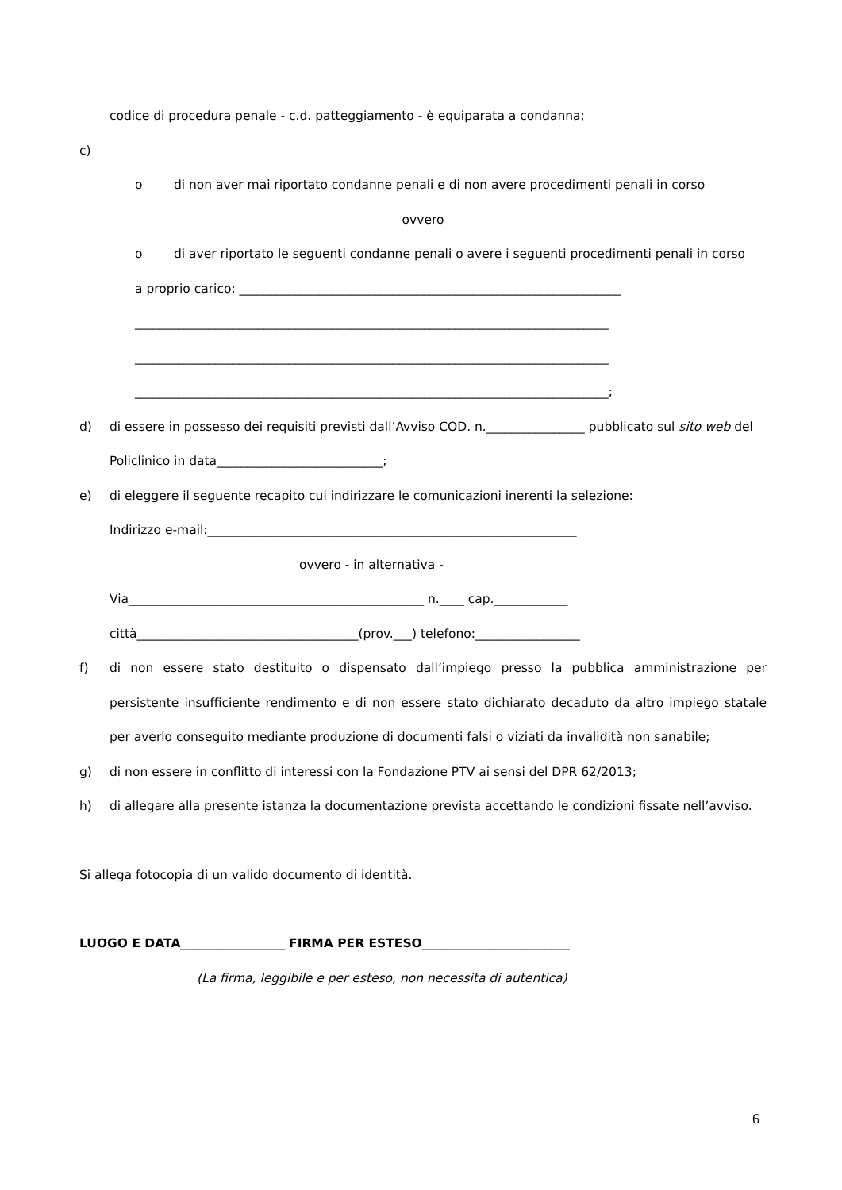codice di procedura penale - c.d. patteggiamento - è equiparata a condanna;
c)
o di non aver mai riportato condanne penali e di non avere procedimenti penali in corso
ovvero
o di aver riportato le seguenti condanne penali o avere i seguenti procedimenti penali in corso
a proprio carico: ______________________________________________________________
_____________________________________________________________________________
_____________________________________________________________________________
_____________________________________________________________________________;
d) di essere in possesso dei requisiti previsti dall’Avviso COD. n.________________ pubblicato sul sito web del Policlinico in data___________________________;
e) di eleggere il seguente recapito cui indirizzare le comunicazioni inerenti la selezione:
Indirizzo e-mail:____________________________________________________________
ovvero - in alternativa -
Via________________________________________________ n.____ cap.____________
città____________________________________(prov.___) telefono:_________________
f) di non essere stato destituito o dispensato dall’impiego presso la pubblica amministrazione per persistente insufficiente rendimento e di non essere stato dichiarato decaduto da altro impiego statale per averlo conseguito mediante produzione di documenti falsi o viziati da invalidità non sanabile;
g) di non essere in conflitto di interessi con la Fondazione PTV ai sensi del DPR 62/2013;
h) di allegare alla presente istanza la documentazione prevista accettando le condizioni fissate nell’avviso.
Si allega fotocopia di un valido documento di identità.
LUOGO E DATA_________________ FIRMA PER ESTESO________________________
(La firma, leggibile e per esteso, non necessita di autentica)
6